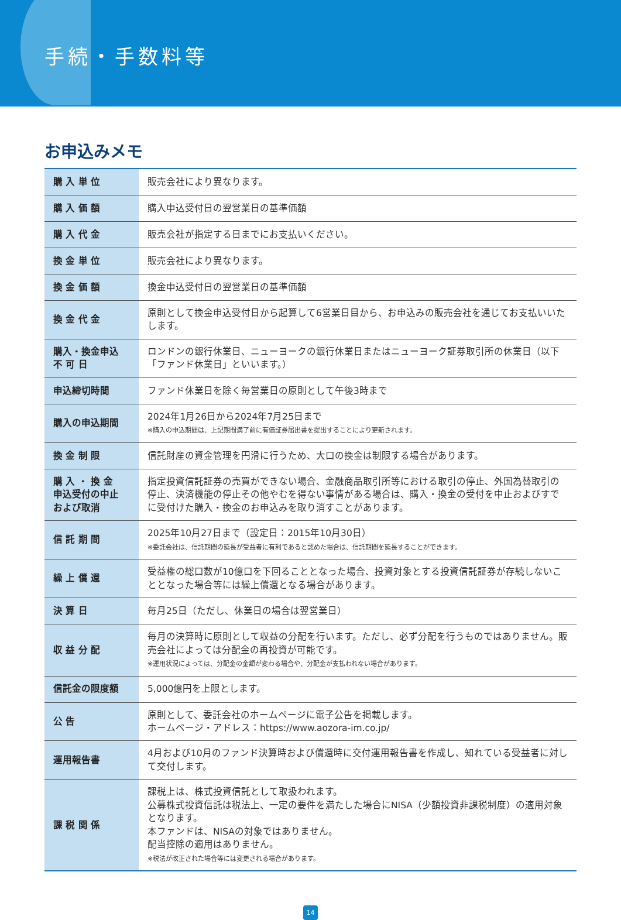手続・手数料等
お申込みメモ
| 購 入 単 位 | 販売会社により異なります。 |
| 購 入 価 額 | 購入申込受付日の翌営業日の基準価額 |
| 購 入 代 金 | 販売会社が指定する日までにお支払いください。 |
| 換 金 単 位 | 販売会社により異なります。 |
| 換 金 価 額 | 換金申込受付日の翌営業日の基準価額 |
| 換 金 代 金 | 原則として換金申込受付日から起算して6営業日目から、お申込みの販売会社を通じてお支払いいたします。 |
| 購入・換金申込 不 可 日 | ロンドンの銀行休業日、ニューヨークの銀行休業日またはニューヨーク証券取引所の休業日（以下「ファンド休業日」といいます。） |
| 申込締切時間 | ファンド休業日を除く毎営業日の原則として午後3時まで |
| 購入の申込期間 | 2024年1月26日から2024年7月25日まで ※購入の申込期間は、上記期間満了前に有価証券届出書を提出することにより更新されます。 |
| 換 金 制 限 | 信託財産の資金管理を円滑に行うため、大口の換金は制限する場合があります。 |
| 購 入 ・ 換 金 申込受付の中止 および取消 | 指定投資信託証券の売買ができない場合、金融商品取引所等における取引の停止、外国為替取引の停止、決済機能の停止その他やむを得ない事情がある場合は、購入・換金の受付を中止およびすでに受付けた購入・換金のお申込みを取り消すことがあります。 |
| 信 託 期 間 | 2025年10月27日まで（設定日：2015年10月30日） ※委託会社は、信託期間の延長が受益者に有利であると認めた場合は、信託期間を延長することができます。 |
| 繰 上 償 還 | 受益権の総口数が10億口を下回ることとなった場合、投資対象とする投資信託証券が存続しないこととなった場合等には繰上償還となる場合があります。 |
| 決 算 日 | 毎月25日（ただし、休業日の場合は翌営業日） |
| 収 益 分 配 | 毎月の決算時に原則として収益の分配を行います。ただし、必ず分配を行うものではありません。販売会社によっては分配金の再投資が可能です。 ※運用状況によっては、分配金の金額が変わる場合や、分配金が支払われない場合があります。 |
| 信託金の限度額 | 5,000億円を上限とします。 |
| 公 告 | 原則として、委託会社のホームページに電子公告を掲載します。 ホームページ・アドレス：https://www.aozora-im.co.jp/ |
| 運用報告書 | 4月および10月のファンド決算時および償還時に交付運用報告書を作成し、知れている受益者に対して交付します。 |
| 課 税 関 係 | 課税上は、株式投資信託として取扱われます。 公募株式投資信託は税法上、一定の要件を満たした場合にNISA（少額投資非課税制度）の適用対象となります。 本ファンドは、NISAの対象ではありません。 配当控除の適用はありません。 ※税法が改正された場合等には変更される場合があります。 |
14